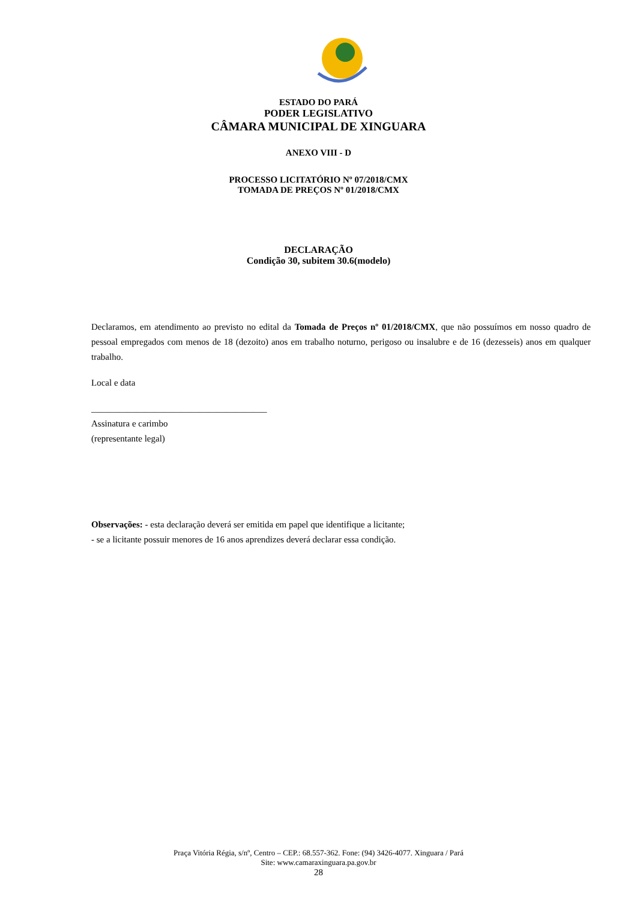ESTADO DO PARÁ
PODER LEGISLATIVO
CÂMARA MUNICIPAL DE XINGUARA
ANEXO VIII - D
PROCESSO LICITATÓRIO Nº 07/2018/CMX
TOMADA DE PREÇOS Nº 01/2018/CMX
DECLARAÇÃO
Condição 30, subitem 30.6(modelo)
Declaramos, em atendimento ao previsto no edital da Tomada de Preços nº 01/2018/CMX, que não possuímos em nosso quadro de pessoal empregados com menos de 18 (dezoito) anos em trabalho noturno, perigoso ou insalubre e de 16 (dezesseis) anos em qualquer trabalho.
Local e data
_______________________________________
Assinatura e carimbo
(representante legal)
Observações: - esta declaração deverá ser emitida em papel que identifique a licitante;
- se a licitante possuir menores de 16 anos aprendizes deverá declarar essa condição.
Praça Vitória Régia, s/nº, Centro – CEP.: 68.557-362. Fone: (94) 3426-4077. Xinguara / Pará
Site: www.camaraxinguara.pa.gov.br
28